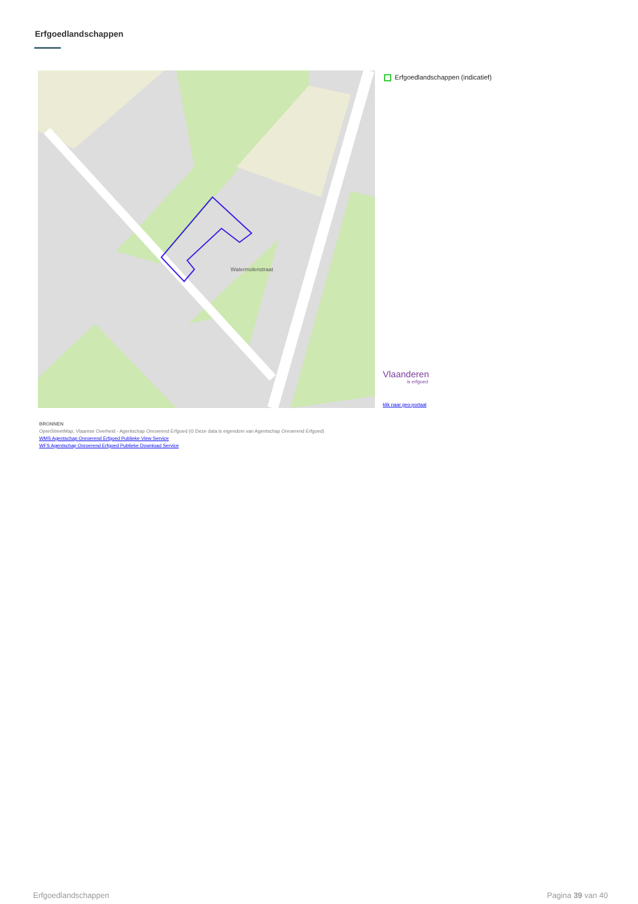Erfgoedlandschappen
Watermolenstraat
Erfgoedlandschappen (indicatief)
Vlaanderen
is erfgoed
klik naar geo-portaal
BRONNEN
OpenStreetMap; Vlaamse Overheid - Agentschap Onroerend Erfgoed (© Deze data is eigendom van Agentschap Onroerend Erfgoed)
WMS Agentschap Onroerend Erfgoed Publieke View Service
WFS Agentschap Onroerend Erfgoed Publieke Download Service
Erfgoedlandschappen Pagina 39 van 40